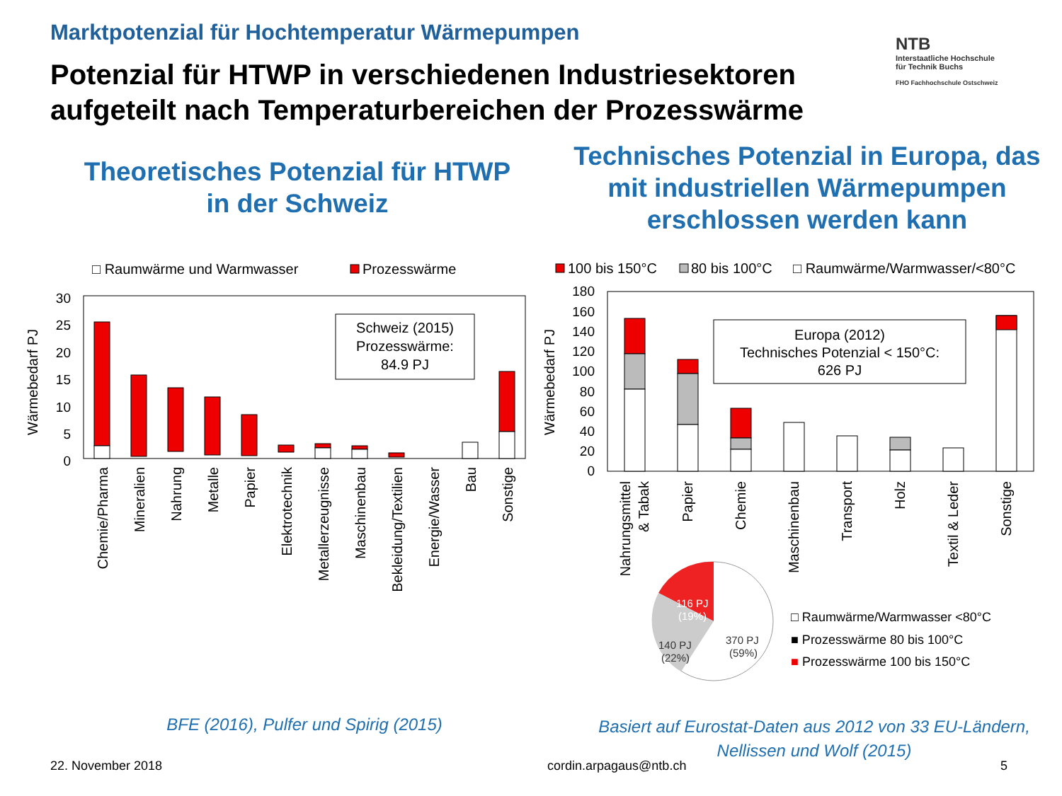Marktpotenzial für Hochtemperatur Wärmepumpen
Potenzial für HTWP in verschiedenen Industriesektoren
aufgeteilt nach Temperaturbereichen der Prozesswärme
NTB
Interstaatliche Hochschule
für Technik Buchs
FHO Fachhochschule Ostschweiz
Theoretisches Potenzial für HTWP
in der Schweiz
Technisches Potenzial in Europa, das
mit industriellen Wärmepumpen
erschlossen werden kann
□ Raumwärme und Warmwasser
Prozesswärme
Wärmebedarf PJ
30
25
20
15
10
5
0
Schweiz (2015)
Prozesswärme:
84.9 PJ
Chemie/Pharma
Mineralien
Nahrung
Metalle
Papier
Elektrotechnik
Metallerzeugnisse
Maschinenbau
Bekleidung/Textilien
Energie/Wasser
Bau
Sonstige
100 bis 150°C
80 bis 100°C
□ Raumwärme/Warmwasser/<80°C
Wärmebedarf PJ
180
160
140
120
100
80
60
40
20
0
Europa (2012)
Technisches Potenzial < 150°C:
626 PJ
Nahrungsmittel
& Tabak
Papier
Chemie
Maschinenbau
Transport
Holz
Textil & Leder
Sonstige
116 PJ
(19%)
140 PJ
(22%)
370 PJ
(59%)
□ Raumwärme/Warmwasser <80°C
■ Prozesswärme 80 bis 100°C
■ Prozesswärme 100 bis 150°C
BFE (2016), Pulfer und Spirig (2015)
Basiert auf Eurostat-Daten aus 2012 von 33 EU-Ländern,
Nellissen und Wolf (2015)
22. November 2018 cordin.arpagaus@ntb.ch 5